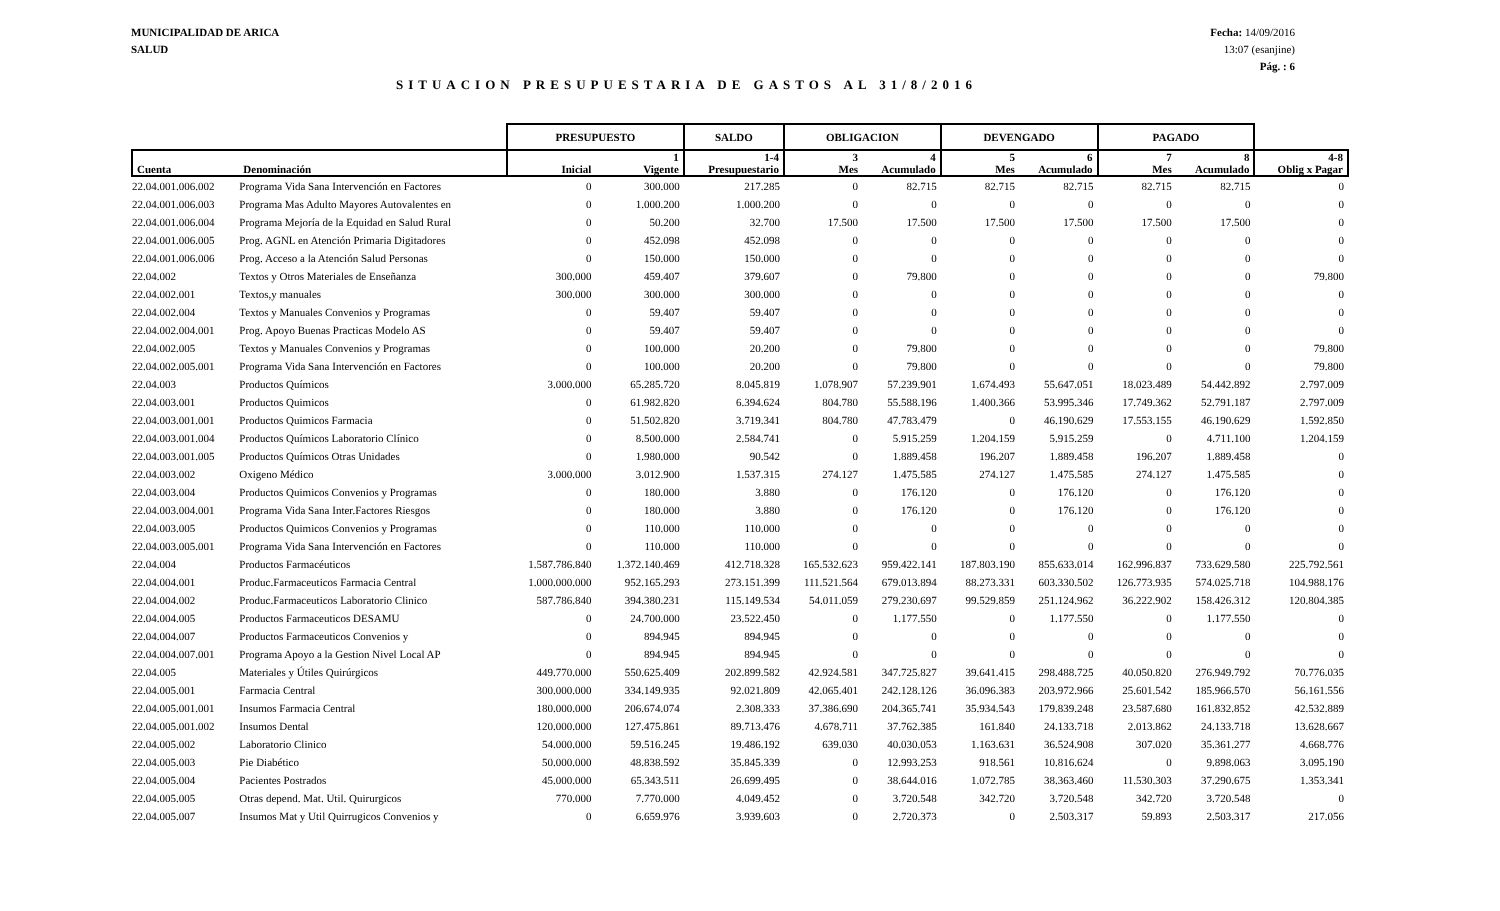MUNICIPALIDAD DE ARICA
SALUD
Fecha: 14/09/2016
13:07 (esanjine)
Pág. : 6
SITUACION PRESUPUESTARIA DE GASTOS AL 31/8/2016
| | | PRESUPUESTO | | SALDO | OBLIGACION | | DEVENGADO | | PAGADO | | |
| --- | --- | --- | --- | --- | --- | --- | --- | --- | --- | --- | --- |
| Cuenta | Denominación | Inicial | 1 Vigente | 1-4 Presupuestario | 3 Mes | 4 Acumulado | 5 Mes | 6 Acumulado | 7 Mes | 8 Acumulado | 4-8 Oblig x Pagar |
| 22.04.001.006.002 | Programa Vida Sana Intervención en Factores | 0 | 300.000 | 217.285 | 0 | 82.715 | 82.715 | 82.715 | 82.715 | 82.715 | 0 |
| 22.04.001.006.003 | Programa Mas Adulto Mayores Autovalentes en | 0 | 1.000.200 | 1.000.200 | 0 | 0 | 0 | 0 | 0 | 0 | 0 |
| 22.04.001.006.004 | Programa Mejoría de la Equidad en Salud Rural | 0 | 50.200 | 32.700 | 17.500 | 17.500 | 17.500 | 17.500 | 17.500 | 17.500 | 0 |
| 22.04.001.006.005 | Prog. AGNL en Atención Primaria Digitadores | 0 | 452.098 | 452.098 | 0 | 0 | 0 | 0 | 0 | 0 | 0 |
| 22.04.001.006.006 | Prog. Acceso a la Atención Salud Personas | 0 | 150.000 | 150.000 | 0 | 0 | 0 | 0 | 0 | 0 | 0 |
| 22.04.002 | Textos y Otros Materiales de Enseñanza | 300.000 | 459.407 | 379.607 | 0 | 79.800 | 0 | 0 | 0 | 0 | 79.800 |
| 22.04.002.001 | Textos,y manuales | 300.000 | 300.000 | 300.000 | 0 | 0 | 0 | 0 | 0 | 0 | 0 |
| 22.04.002.004 | Textos y Manuales Convenios y Programas | 0 | 59.407 | 59.407 | 0 | 0 | 0 | 0 | 0 | 0 | 0 |
| 22.04.002.004.001 | Prog. Apoyo Buenas Practicas Modelo AS | 0 | 59.407 | 59.407 | 0 | 0 | 0 | 0 | 0 | 0 | 0 |
| 22.04.002.005 | Textos y Manuales Convenios y Programas | 0 | 100.000 | 20.200 | 0 | 79.800 | 0 | 0 | 0 | 0 | 79.800 |
| 22.04.002.005.001 | Programa Vida Sana Intervención en Factores | 0 | 100.000 | 20.200 | 0 | 79.800 | 0 | 0 | 0 | 0 | 79.800 |
| 22.04.003 | Productos Químicos | 3.000.000 | 65.285.720 | 8.045.819 | 1.078.907 | 57.239.901 | 1.674.493 | 55.647.051 | 18.023.489 | 54.442.892 | 2.797.009 |
| 22.04.003.001 | Productos Quimicos | 0 | 61.982.820 | 6.394.624 | 804.780 | 55.588.196 | 1.400.366 | 53.995.346 | 17.749.362 | 52.791.187 | 2.797.009 |
| 22.04.003.001.001 | Productos Quimicos Farmacia | 0 | 51.502.820 | 3.719.341 | 804.780 | 47.783.479 | 0 | 46.190.629 | 17.553.155 | 46.190.629 | 1.592.850 |
| 22.04.003.001.004 | Productos Químicos Laboratorio Clínico | 0 | 8.500.000 | 2.584.741 | 0 | 5.915.259 | 1.204.159 | 5.915.259 | 0 | 4.711.100 | 1.204.159 |
| 22.04.003.001.005 | Productos Químicos Otras Unidades | 0 | 1.980.000 | 90.542 | 0 | 1.889.458 | 196.207 | 1.889.458 | 196.207 | 1.889.458 | 0 |
| 22.04.003.002 | Oxigeno Médico | 3.000.000 | 3.012.900 | 1.537.315 | 274.127 | 1.475.585 | 274.127 | 1.475.585 | 274.127 | 1.475.585 | 0 |
| 22.04.003.004 | Productos Quimicos Convenios y Programas | 0 | 180.000 | 3.880 | 0 | 176.120 | 0 | 176.120 | 0 | 176.120 | 0 |
| 22.04.003.004.001 | Programa Vida Sana Inter.Factores Riesgos | 0 | 180.000 | 3.880 | 0 | 176.120 | 0 | 176.120 | 0 | 176.120 | 0 |
| 22.04.003.005 | Productos Quimicos Convenios y Programas | 0 | 110.000 | 110.000 | 0 | 0 | 0 | 0 | 0 | 0 | 0 |
| 22.04.003.005.001 | Programa Vida Sana Intervención en Factores | 0 | 110.000 | 110.000 | 0 | 0 | 0 | 0 | 0 | 0 | 0 |
| 22.04.004 | Productos Farmacéuticos | 1.587.786.840 | 1.372.140.469 | 412.718.328 | 165.532.623 | 959.422.141 | 187.803.190 | 855.633.014 | 162.996.837 | 733.629.580 | 225.792.561 |
| 22.04.004.001 | Produc.Farmaceuticos Farmacia Central | 1.000.000.000 | 952.165.293 | 273.151.399 | 111.521.564 | 679.013.894 | 88.273.331 | 603.330.502 | 126.773.935 | 574.025.718 | 104.988.176 |
| 22.04.004.002 | Produc.Farmaceuticos Laboratorio Clinico | 587.786.840 | 394.380.231 | 115.149.534 | 54.011.059 | 279.230.697 | 99.529.859 | 251.124.962 | 36.222.902 | 158.426.312 | 120.804.385 |
| 22.04.004.005 | Productos Farmaceuticos DESAMU | 0 | 24.700.000 | 23.522.450 | 0 | 1.177.550 | 0 | 1.177.550 | 0 | 1.177.550 | 0 |
| 22.04.004.007 | Productos Farmaceuticos Convenios y | 0 | 894.945 | 894.945 | 0 | 0 | 0 | 0 | 0 | 0 | 0 |
| 22.04.004.007.001 | Programa Apoyo a la Gestion Nivel Local AP | 0 | 894.945 | 894.945 | 0 | 0 | 0 | 0 | 0 | 0 | 0 |
| 22.04.005 | Materiales y Útiles Quirúrgicos | 449.770.000 | 550.625.409 | 202.899.582 | 42.924.581 | 347.725.827 | 39.641.415 | 298.488.725 | 40.050.820 | 276.949.792 | 70.776.035 |
| 22.04.005.001 | Farmacia Central | 300.000.000 | 334.149.935 | 92.021.809 | 42.065.401 | 242.128.126 | 36.096.383 | 203.972.966 | 25.601.542 | 185.966.570 | 56.161.556 |
| 22.04.005.001.001 | Insumos Farmacia Central | 180.000.000 | 206.674.074 | 2.308.333 | 37.386.690 | 204.365.741 | 35.934.543 | 179.839.248 | 23.587.680 | 161.832.852 | 42.532.889 |
| 22.04.005.001.002 | Insumos Dental | 120.000.000 | 127.475.861 | 89.713.476 | 4.678.711 | 37.762.385 | 161.840 | 24.133.718 | 2.013.862 | 24.133.718 | 13.628.667 |
| 22.04.005.002 | Laboratorio Clinico | 54.000.000 | 59.516.245 | 19.486.192 | 639.030 | 40.030.053 | 1.163.631 | 36.524.908 | 307.020 | 35.361.277 | 4.668.776 |
| 22.04.005.003 | Pie Diabético | 50.000.000 | 48.838.592 | 35.845.339 | 0 | 12.993.253 | 918.561 | 10.816.624 | 0 | 9.898.063 | 3.095.190 |
| 22.04.005.004 | Pacientes Postrados | 45.000.000 | 65.343.511 | 26.699.495 | 0 | 38.644.016 | 1.072.785 | 38.363.460 | 11.530.303 | 37.290.675 | 1.353.341 |
| 22.04.005.005 | Otras depend. Mat. Util. Quirurgicos | 770.000 | 7.770.000 | 4.049.452 | 0 | 3.720.548 | 342.720 | 3.720.548 | 342.720 | 3.720.548 | 0 |
| 22.04.005.007 | Insumos Mat y Util Quirrugicos Convenios y | 0 | 6.659.976 | 3.939.603 | 0 | 2.720.373 | 0 | 2.503.317 | 59.893 | 2.503.317 | 217.056 |